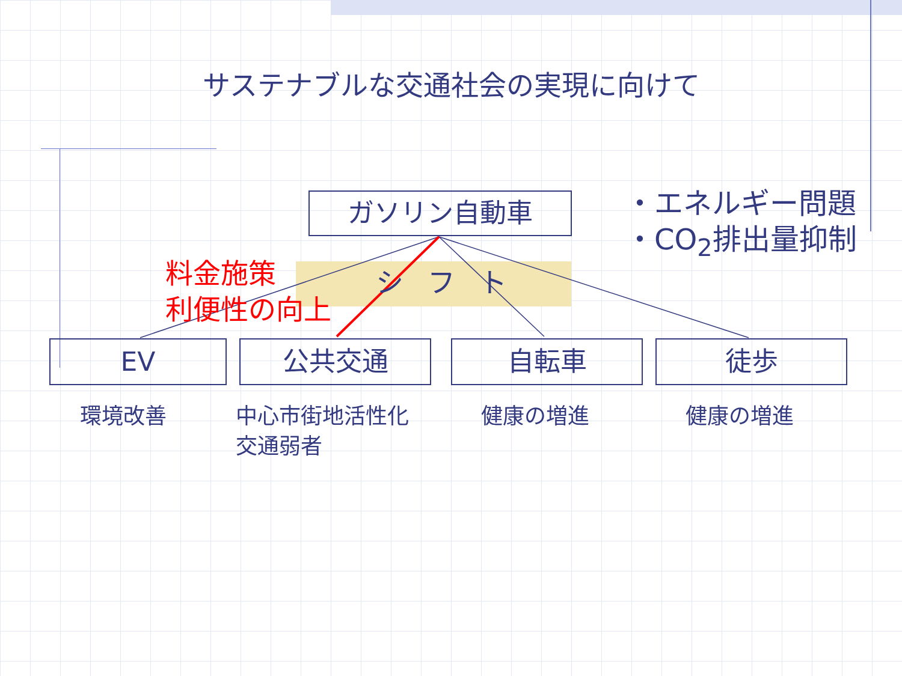サステナブルな交通社会の実現に向けて
ガソリン自動車
・エネルギー問題
・CO<sub>2</sub>排出量抑制
シフト
料金施策
利便性の向上
EV 公共交通 自転車 徒歩
環境改善
中心市街地活性化
交通弱者
健康の増進 健康の増進